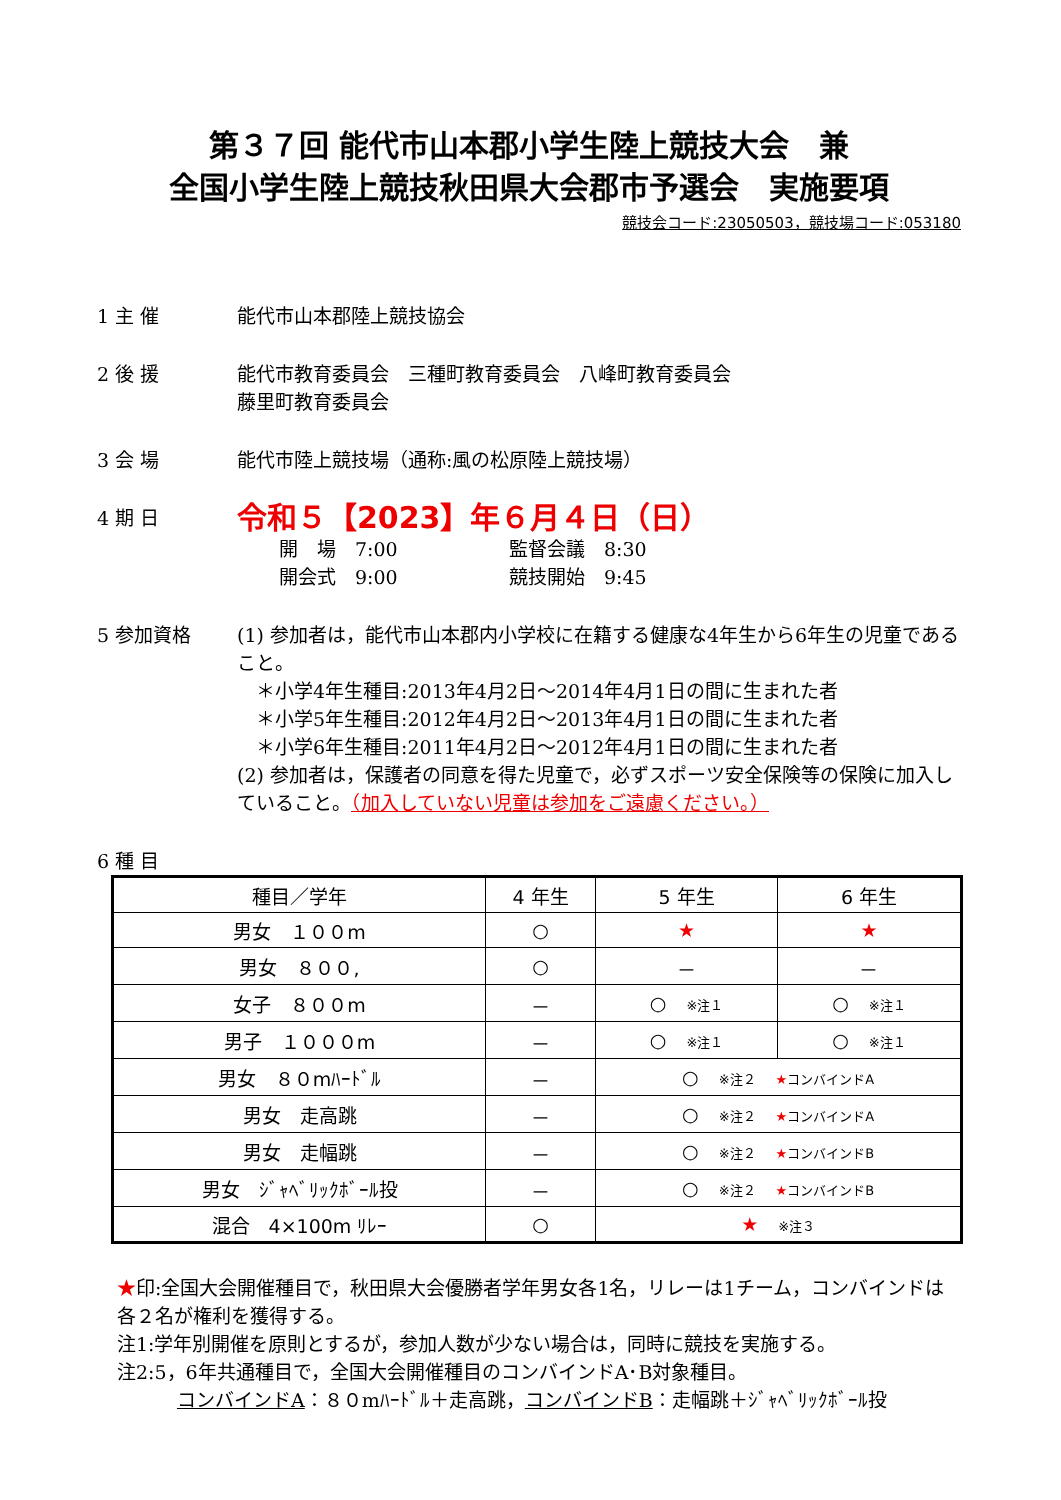第３７回 能代市山本郡小学生陸上競技大会　兼
全国小学生陸上競技秋田県大会郡市予選会　実施要項
競技会コード:23050503，競技場コード:053180
1 主 催 能代市山本郡陸上競技協会
2 後 援 能代市教育委員会　三種町教育委員会　八峰町教育委員会
藤里町教育委員会
3 会 場 能代市陸上競技場（通称:風の松原陸上競技場）
4 期 日
令和５【2023】年６月４日（日）
開　場　7:00 監督会議　8:30 開会式　9:00 競技開始　9:45
5 参加資格 (1) 参加者は，能代市山本郡内小学校に在籍する健康な4年生から6年生の児童であること。
　＊小学4年生種目:2013年4月2日～2014年4月1日の間に生まれた者
　＊小学5年生種目:2012年4月2日～2013年4月1日の間に生まれた者
　＊小学6年生種目:2011年4月2日～2012年4月1日の間に生まれた者
(2) 参加者は，保護者の同意を得た児童で，必ずスポーツ安全保険等の保険に加入していること。（加入していない児童は参加をご遠慮ください。）
6 種 目
| 種目／学年 | 4 年生 | 5 年生 | 6 年生 |
| --- | --- | --- | --- |
| 男女 １００m | ○ | ★ | ★ |
| 男女 ８００, | ○ | － | － |
| 女子 ８００m | － | ○ ※注１ | ○ ※注１ |
| 男子 １０００m | － | ○ ※注１ | ○ ※注１ |
| 男女 ８０mﾊｰﾄﾞﾙ | － | ○ ※注２ ★ コンバインドA | |
| 男女 走高跳 | － | ○ ※注２ ★ コンバインドA | |
| 男女 走幅跳 | － | ○ ※注２ ★ コンバインドB | |
| 男女 ｼﾞｬﾍﾞﾘｯｸﾎﾞｰﾙ投 | － | ○ ※注２ ★ コンバインドB | |
| 混合 4×100m ﾘﾚｰ | ○ | ★ ※注３ | |
★印:全国大会開催種目で，秋田県大会優勝者学年男女各1名，リレーは1チーム，コンバインドは各２名が権利を獲得する。
注1:学年別開催を原則とするが，参加人数が少ない場合は，同時に競技を実施する。
注2:5，6年共通種目で，全国大会開催種目のコンバインドA･B対象種目。
コンバインドA：８０mﾊｰﾄﾞﾙ＋走高跳，コンバインドB：走幅跳＋ｼﾞｬﾍﾞﾘｯｸﾎﾞｰﾙ投